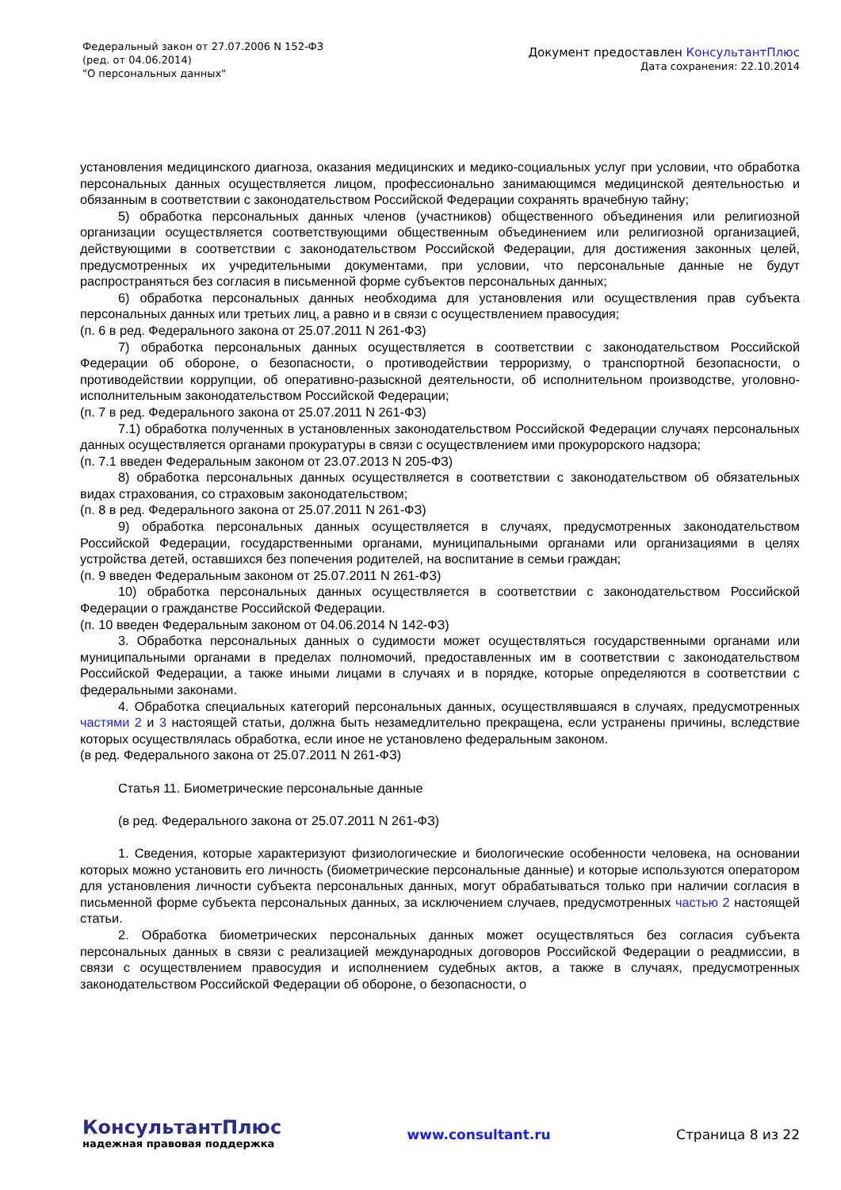Федеральный закон от 27.07.2006 N 152-ФЗ
(ред. от 04.06.2014)
"О персональных данных"
Документ предоставлен КонсультантПлюс
Дата сохранения: 22.10.2014
установления медицинского диагноза, оказания медицинских и медико-социальных услуг при условии, что обработка персональных данных осуществляется лицом, профессионально занимающимся медицинской деятельностью и обязанным в соответствии с законодательством Российской Федерации сохранять врачебную тайну;
5) обработка персональных данных членов (участников) общественного объединения или религиозной организации осуществляется соответствующими общественным объединением или религиозной организацией, действующими в соответствии с законодательством Российской Федерации, для достижения законных целей, предусмотренных их учредительными документами, при условии, что персональные данные не будут распространяться без согласия в письменной форме субъектов персональных данных;
6) обработка персональных данных необходима для установления или осуществления прав субъекта персональных данных или третьих лиц, а равно и в связи с осуществлением правосудия;
(п. 6 в ред. Федерального закона от 25.07.2011 N 261-ФЗ)
7) обработка персональных данных осуществляется в соответствии с законодательством Российской Федерации об обороне, о безопасности, о противодействии терроризму, о транспортной безопасности, о противодействии коррупции, об оперативно-разыскной деятельности, об исполнительном производстве, уголовно-исполнительным законодательством Российской Федерации;
(п. 7 в ред. Федерального закона от 25.07.2011 N 261-ФЗ)
7.1) обработка полученных в установленных законодательством Российской Федерации случаях персональных данных осуществляется органами прокуратуры в связи с осуществлением ими прокурорского надзора;
(п. 7.1 введен Федеральным законом от 23.07.2013 N 205-ФЗ)
8) обработка персональных данных осуществляется в соответствии с законодательством об обязательных видах страхования, со страховым законодательством;
(п. 8 в ред. Федерального закона от 25.07.2011 N 261-ФЗ)
9) обработка персональных данных осуществляется в случаях, предусмотренных законодательством Российской Федерации, государственными органами, муниципальными органами или организациями в целях устройства детей, оставшихся без попечения родителей, на воспитание в семьи граждан;
(п. 9 введен Федеральным законом от 25.07.2011 N 261-ФЗ)
10) обработка персональных данных осуществляется в соответствии с законодательством Российской Федерации о гражданстве Российской Федерации.
(п. 10 введен Федеральным законом от 04.06.2014 N 142-ФЗ)
3. Обработка персональных данных о судимости может осуществляться государственными органами или муниципальными органами в пределах полномочий, предоставленных им в соответствии с законодательством Российской Федерации, а также иными лицами в случаях и в порядке, которые определяются в соответствии с федеральными законами.
4. Обработка специальных категорий персональных данных, осуществлявшаяся в случаях, предусмотренных частями 2 и 3 настоящей статьи, должна быть незамедлительно прекращена, если устранены причины, вследствие которых осуществлялась обработка, если иное не установлено федеральным законом.
(в ред. Федерального закона от 25.07.2011 N 261-ФЗ)
Статья 11. Биометрические персональные данные
(в ред. Федерального закона от 25.07.2011 N 261-ФЗ)
1. Сведения, которые характеризуют физиологические и биологические особенности человека, на основании которых можно установить его личность (биометрические персональные данные) и которые используются оператором для установления личности субъекта персональных данных, могут обрабатываться только при наличии согласия в письменной форме субъекта персональных данных, за исключением случаев, предусмотренных частью 2 настоящей статьи.
2. Обработка биометрических персональных данных может осуществляться без согласия субъекта персональных данных в связи с реализацией международных договоров Российской Федерации о реадмиссии, в связи с осуществлением правосудия и исполнением судебных актов, а также в случаях, предусмотренных законодательством Российской Федерации об обороне, о безопасности, о
КонсультантПлюс
надежная правовая поддержка
www.consultant.ru Страница 8 из 22